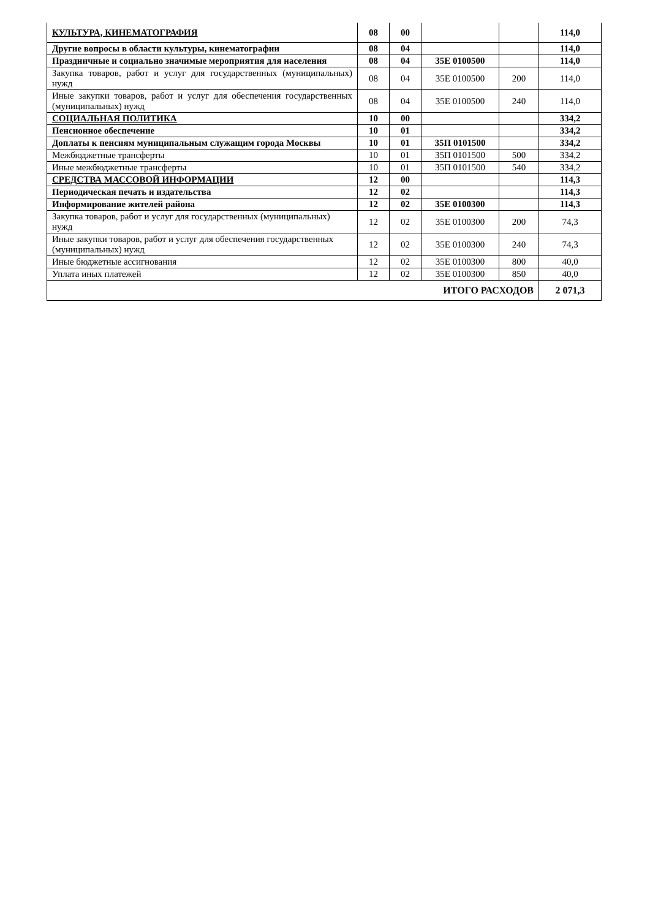| КУЛЬТУРА, КИНЕМАТОГРАФИЯ | 08 | 00 | | | 114,0 |
| Другие вопросы в области культуры, кинематографии | 08 | 04 | | | 114,0 |
| Праздничные и социально значимые мероприятия для населения | 08 | 04 | 35Е 0100500 | | 114,0 |
| Закупка товаров, работ и услуг для государственных (муниципальных) нужд | 08 | 04 | 35Е 0100500 | 200 | 114,0 |
| Иные закупки товаров, работ и услуг для обеспечения государственных (муниципальных) нужд | 08 | 04 | 35Е 0100500 | 240 | 114,0 |
| СОЦИАЛЬНАЯ ПОЛИТИКА | 10 | 00 | | | 334,2 |
| Пенсионное обеспечение | 10 | 01 | | | 334,2 |
| Доплаты к пенсиям муниципальным служащим города Москвы | 10 | 01 | 35П 0101500 | | 334,2 |
| Межбюджетные трансферты | 10 | 01 | 35П 0101500 | 500 | 334,2 |
| Иные межбюджетные трансферты | 10 | 01 | 35П 0101500 | 540 | 334,2 |
| СРЕДСТВА МАССОВОЙ ИНФОРМАЦИИ | 12 | 00 | | | 114,3 |
| Периодическая печать и издательства | 12 | 02 | | | 114,3 |
| Информирование жителей района | 12 | 02 | 35Е 0100300 | | 114,3 |
| Закупка товаров, работ и услуг для государственных (муниципальных) нужд | 12 | 02 | 35Е 0100300 | 200 | 74,3 |
| Иные закупки товаров, работ и услуг для обеспечения государственных (муниципальных) нужд | 12 | 02 | 35Е 0100300 | 240 | 74,3 |
| Иные бюджетные ассигнования | 12 | 02 | 35Е 0100300 | 800 | 40,0 |
| Уплата иных платежей | 12 | 02 | 35Е 0100300 | 850 | 40,0 |
| ИТОГО РАСХОДОВ | | | | | 2 071,3 |